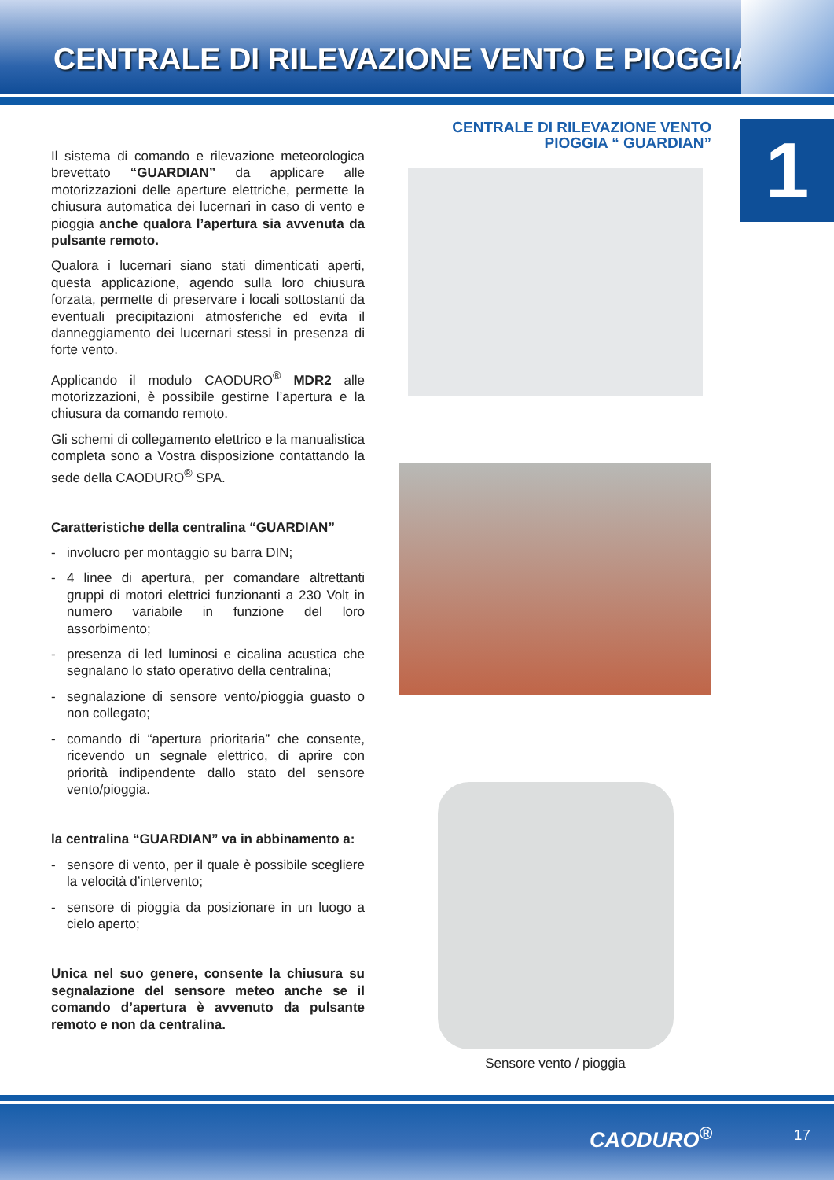CENTRALE DI RILEVAZIONE VENTO E PIOGGIA
1
Il sistema di comando e rilevazione meteorologica brevettato “GUARDIAN” da applicare alle motorizzazioni delle aperture elettriche, permette la chiusura automatica dei lucernari in caso di vento e pioggia anche qualora l’apertura sia avvenuta da pulsante remoto.
Qualora i lucernari siano stati dimenticati aperti, questa applicazione, agendo sulla loro chiusura forzata, permette di preservare i locali sottostanti da eventuali precipitazioni atmosferiche ed evita il danneggiamento dei lucernari stessi in presenza di forte vento.
Applicando il modulo CAODURO<sup>®</sup> MDR2 alle motorizzazioni, è possibile gestirne l’apertura e la chiusura da comando remoto.
Gli schemi di collegamento elettrico e la manualistica completa sono a Vostra disposizione contattando la sede della CAODURO<sup>®</sup> SPA.
Caratteristiche della centralina “GUARDIAN”
- involucro per montaggio su barra DIN;
- 4 linee di apertura, per comandare altrettanti gruppi di motori elettrici funzionanti a 230 Volt in numero variabile in funzione del loro assorbimento;
- presenza di led luminosi e cicalina acustica che segnalano lo stato operativo della centralina;
- segnalazione di sensore vento/pioggia guasto o non collegato;
- comando di “apertura prioritaria” che consente, ricevendo un segnale elettrico, di aprire con priorità indipendente dallo stato del sensore vento/pioggia.
la centralina “GUARDIAN” va in abbinamento a:
- sensore di vento, per il quale è possibile scegliere la velocità d’intervento;
- sensore di pioggia da posizionare in un luogo a cielo aperto;
Unica nel suo genere, consente la chiusura su segnalazione del sensore meteo anche se il comando d’apertura è avvenuto da pulsante remoto e non da centralina.
CENTRALE DI RILEVAZIONE VENTO
PIOGGIA “ GUARDIAN”
Sensore vento / pioggia
CAODURO<sup>®</sup> 17